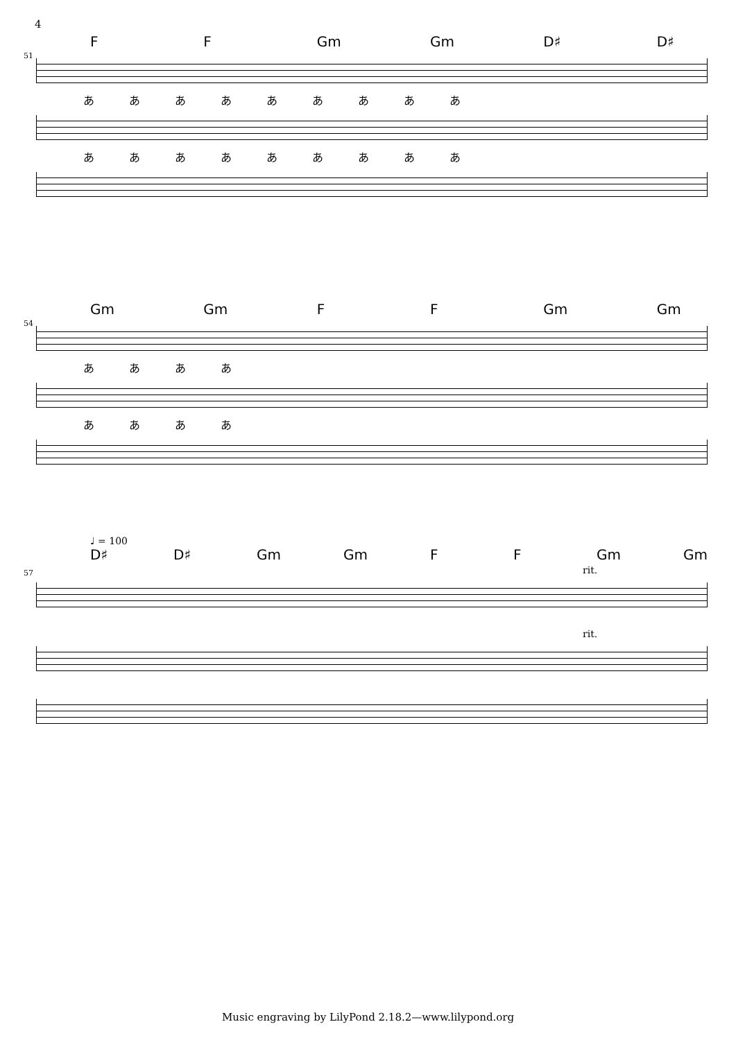4
51
F F Gm Gm D♯ D♯
あああああああああ
あああああああああ
54
Gm Gm F F Gm Gm
ああああ
ああああ
♩ = 100
57
D♯ D♯ Gm Gm F F Gm Gm
rit.
rit.
Music engraving by LilyPond 2.18.2—www.lilypond.org